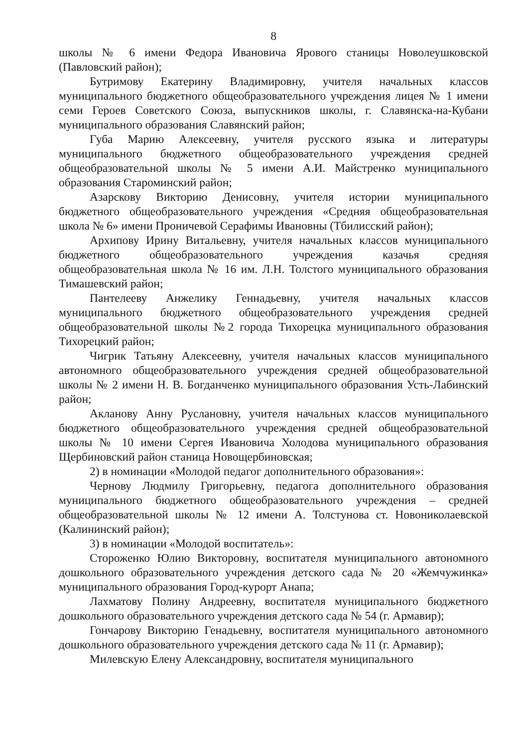8
школы № 6 имени Федора Ивановича Ярового станицы Новолеушковской (Павловский район);
Бутримову Екатерину Владимировну, учителя начальных классов муниципального бюджетного общеобразовательного учреждения лицея № 1 имени семи Героев Советского Союза, выпускников школы, г. Славянска-на-Кубани муниципального образования Славянский район;
Губа Марию Алексеевну, учителя русского языка и литературы муниципального бюджетного общеобразовательного учреждения средней общеобразовательной школы № 5 имени А.И. Майстренко муниципального образования Староминский район;
Азарскову Викторию Денисовну, учителя истории муниципального бюджетного общеобразовательного учреждения «Средняя общеобразовательная школа № 6» имени Проничевой Серафимы Ивановны (Тбилисский район);
Архипову Ирину Витальевну, учителя начальных классов муниципального бюджетного общеобразовательного учреждения казачья средняя общеобразовательная школа № 16 им. Л.Н. Толстого муниципального образования Тимашевский район;
Пантелееву Анжелику Геннадьевну, учителя начальных классов муниципального бюджетного общеобразовательного учреждения средней общеобразовательной школы №2 города Тихорецка муниципального образования Тихорецкий район;
Чигрик Татьяну Алексеевну, учителя начальных классов муниципального автономного общеобразовательного учреждения средней общеобразовательной школы № 2 имени Н. В. Богданченко муниципального образования Усть-Лабинский район;
Акланову Анну Руслановну, учителя начальных классов муниципального бюджетного общеобразовательного учреждения средней общеобразовательной школы № 10 имени Сергея Ивановича Холодова муниципального образования Щербиновский район станица Новощербиновская;
2) в номинации «Молодой педагог дополнительного образования»:
Чернову Людмилу Григорьевну, педагога дополнительного образования муниципального бюджетного общеобразовательного учреждения – средней общеобразовательной школы № 12 имени А. Толстунова ст. Новониколаевской (Калининский район);
3) в номинации «Молодой воспитатель»:
Стороженко Юлию Викторовну, воспитателя муниципального автономного дошкольного образовательного учреждения детского сада № 20 «Жемчужинка» муниципального образования Город-курорт Анапа;
Лахматову Полину Андреевну, воспитателя муниципального бюджетного дошкольного образовательного учреждения детского сада № 54 (г. Армавир);
Гончарову Викторию Генадьевну, воспитателя муниципального автономного дошкольного образовательного учреждения детского сада № 11 (г. Армавир);
Милевскую Елену Александровну, воспитателя муниципального